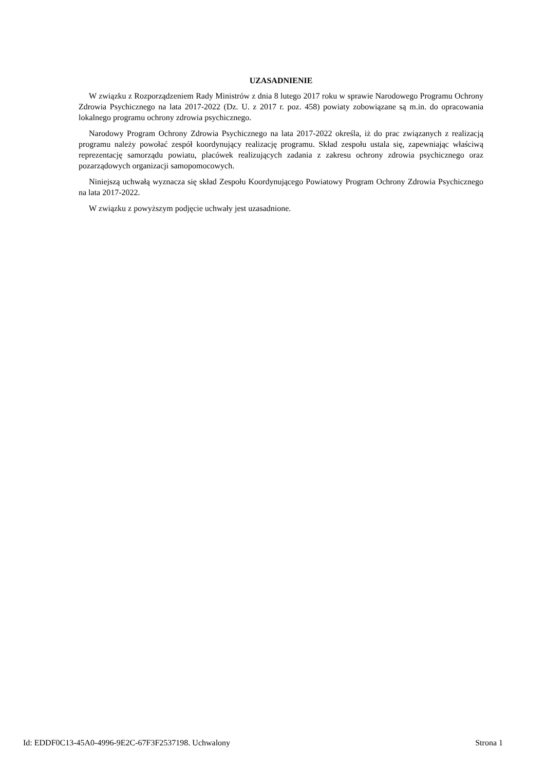UZASADNIENIE
W związku z Rozporządzeniem Rady Ministrów z dnia 8 lutego 2017 roku w sprawie Narodowego Programu Ochrony Zdrowia Psychicznego na lata 2017-2022 (Dz. U. z 2017 r. poz. 458) powiaty zobowiązane są m.in. do opracowania lokalnego programu ochrony zdrowia psychicznego.
Narodowy Program Ochrony Zdrowia Psychicznego na lata 2017-2022 określa, iż do prac związanych z realizacją programu należy powołać zespół koordynujący realizację programu. Skład zespołu ustala się, zapewniając właściwą reprezentację samorządu powiatu, placówek realizujących zadania z zakresu ochrony zdrowia psychicznego oraz pozarządowych organizacji samopomocowych.
Niniejszą uchwałą wyznacza się skład Zespołu Koordynującego Powiatowy Program Ochrony Zdrowia Psychicznego na lata 2017-2022.
W związku z powyższym podjęcie uchwały jest uzasadnione.
Id: EDDF0C13-45A0-4996-9E2C-67F3F2537198. Uchwalony Strona 1